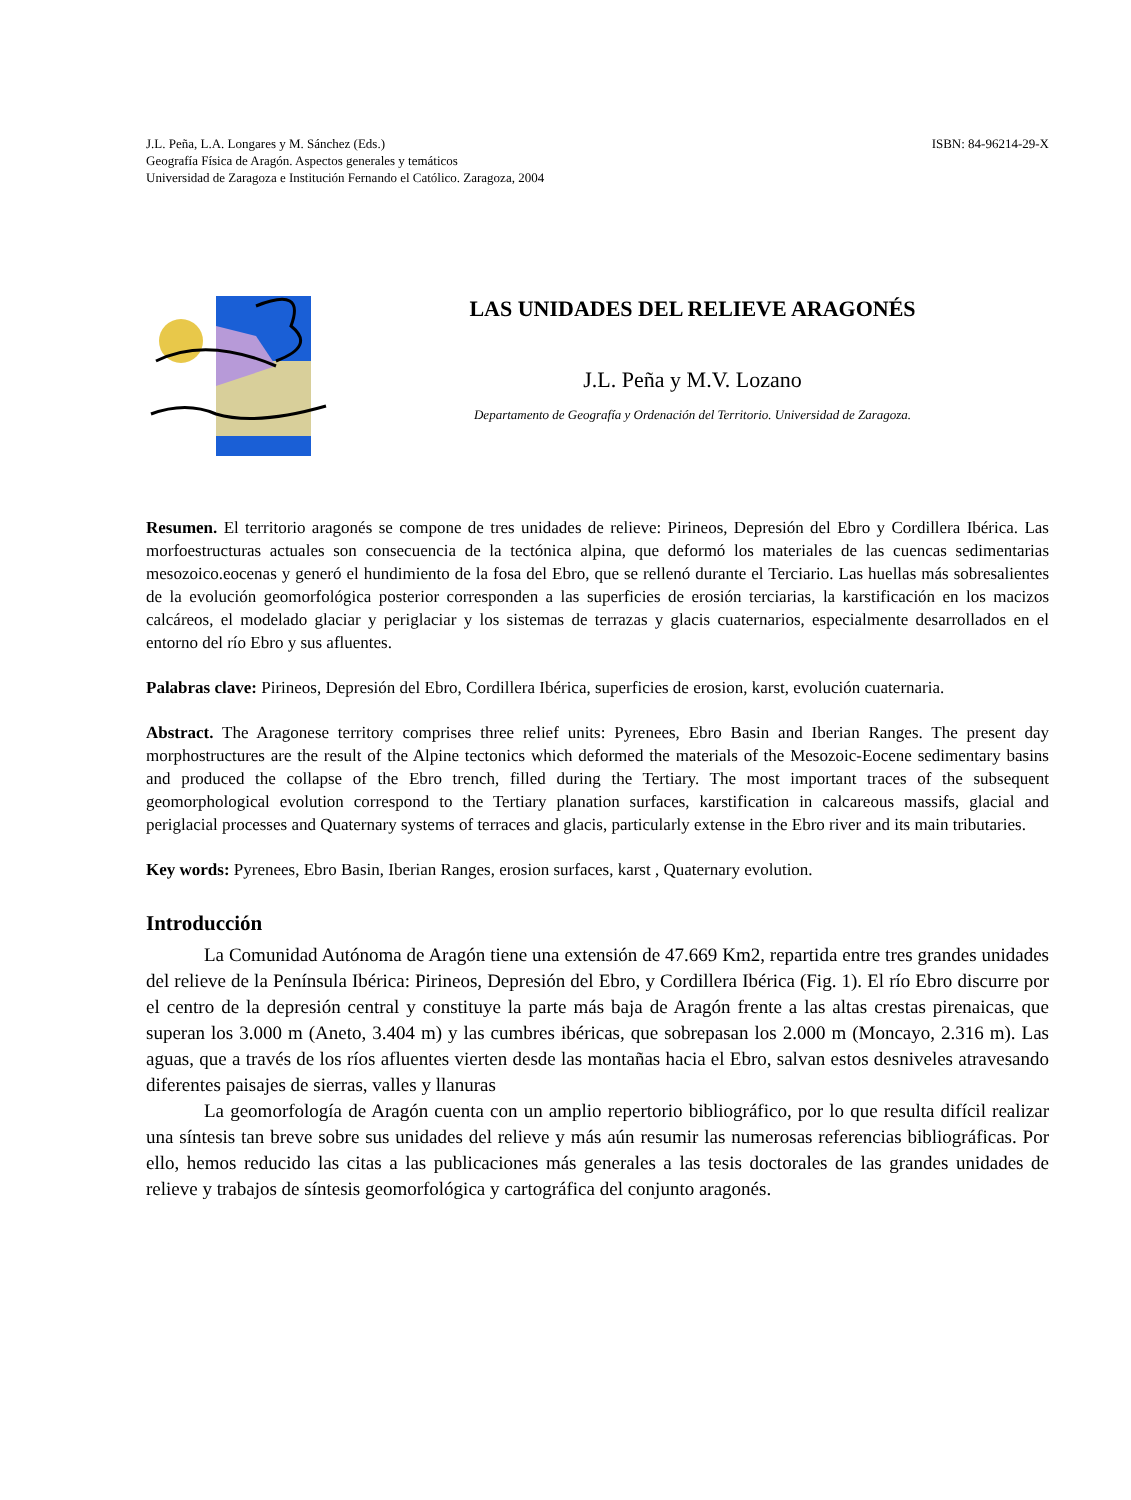J.L. Peña, L.A. Longares y M. Sánchez (Eds.)
Geografía Física de Aragón. Aspectos generales y temáticos
Universidad de Zaragoza e Institución Fernando el Católico. Zaragoza, 2004
ISBN: 84-96214-29-X
LAS UNIDADES DEL RELIEVE ARAGONÉS
J.L. Peña y M.V. Lozano
Departamento de Geografía y Ordenación del Territorio. Universidad de Zaragoza.
Resumen. El territorio aragonés se compone de tres unidades de relieve: Pirineos, Depresión del Ebro y Cordillera Ibérica. Las morfoestructuras actuales son consecuencia de la tectónica alpina, que deformó los materiales de las cuencas sedimentarias mesozoico.eocenas y generó el hundimiento de la fosa del Ebro, que se rellenó durante el Terciario. Las huellas más sobresalientes de la evolución geomorfológica posterior corresponden a las superficies de erosión terciarias, la karstificación en los macizos calcáreos, el modelado glaciar y periglaciar y los sistemas de terrazas y glacis cuaternarios, especialmente desarrollados en el entorno del río Ebro y sus afluentes.
Palabras clave: Pirineos, Depresión del Ebro, Cordillera Ibérica, superficies de erosion, karst, evolución cuaternaria.
Abstract. The Aragonese territory comprises three relief units: Pyrenees, Ebro Basin and Iberian Ranges. The present day morphostructures are the result of the Alpine tectonics which deformed the materials of the Mesozoic-Eocene sedimentary basins and produced the collapse of the Ebro trench, filled during the Tertiary. The most important traces of the subsequent geomorphological evolution correspond to the Tertiary planation surfaces, karstification in calcareous massifs, glacial and periglacial processes and Quaternary systems of terraces and glacis, particularly extense in the Ebro river and its main tributaries.
Key words: Pyrenees, Ebro Basin, Iberian Ranges, erosion surfaces, karst , Quaternary evolution.
Introducción
La Comunidad Autónoma de Aragón tiene una extensión de 47.669 Km2, repartida entre tres grandes unidades del relieve de la Península Ibérica: Pirineos, Depresión del Ebro, y Cordillera Ibérica (Fig. 1). El río Ebro discurre por el centro de la depresión central y constituye la parte más baja de Aragón frente a las altas crestas pirenaicas, que superan los 3.000 m (Aneto, 3.404 m) y las cumbres ibéricas, que sobrepasan los 2.000 m (Moncayo, 2.316 m). Las aguas, que a través de los ríos afluentes vierten desde las montañas hacia el Ebro, salvan estos desniveles atravesando diferentes paisajes de sierras, valles y llanuras
La geomorfología de Aragón cuenta con un amplio repertorio bibliográfico, por lo que resulta difícil realizar una síntesis tan breve sobre sus unidades del relieve y más aún resumir las numerosas referencias bibliográficas. Por ello, hemos reducido las citas a las publicaciones más generales a las tesis doctorales de las grandes unidades de relieve y trabajos de síntesis geomorfológica y cartográfica del conjunto aragonés.